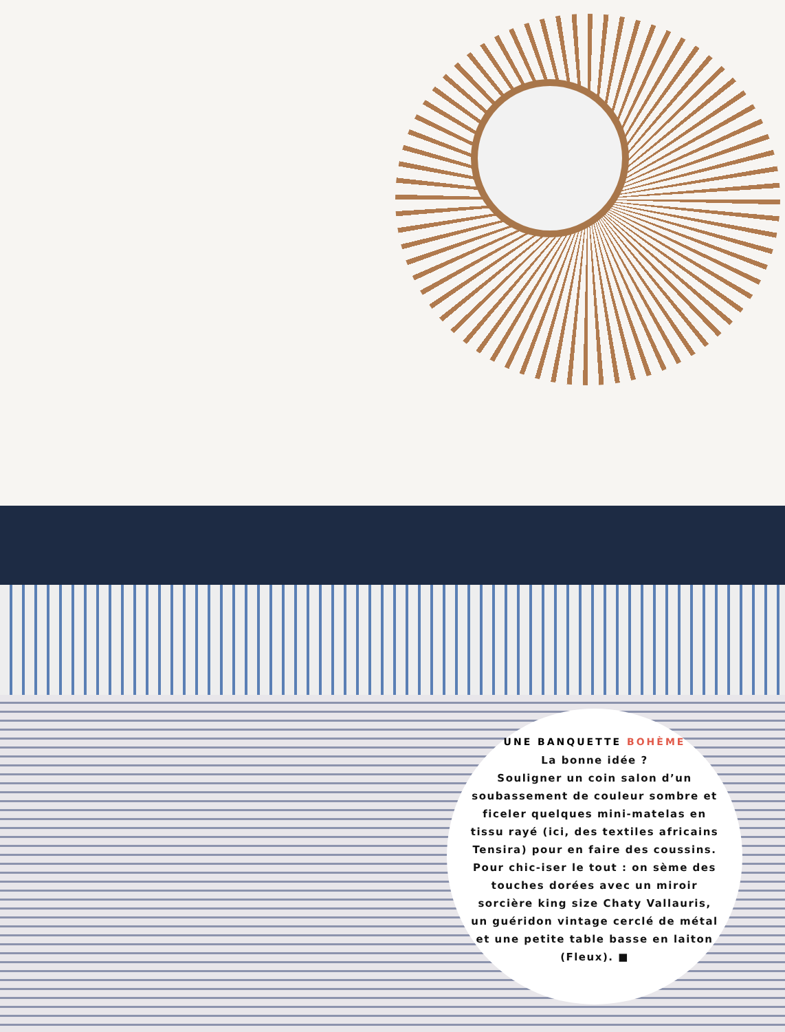UNE BANQUETTE BOHÈME
La bonne idée ?
Souligner un coin salon d’un soubassement de couleur sombre et ficeler quelques mini-matelas en tissu rayé (ici, des textiles africains Tensira) pour en faire des coussins. Pour chic-iser le tout : on sème des touches dorées avec un miroir sorcière king size Chaty Vallauris, un guéridon vintage cerclé de métal et une petite table basse en laiton (Fleux). ■